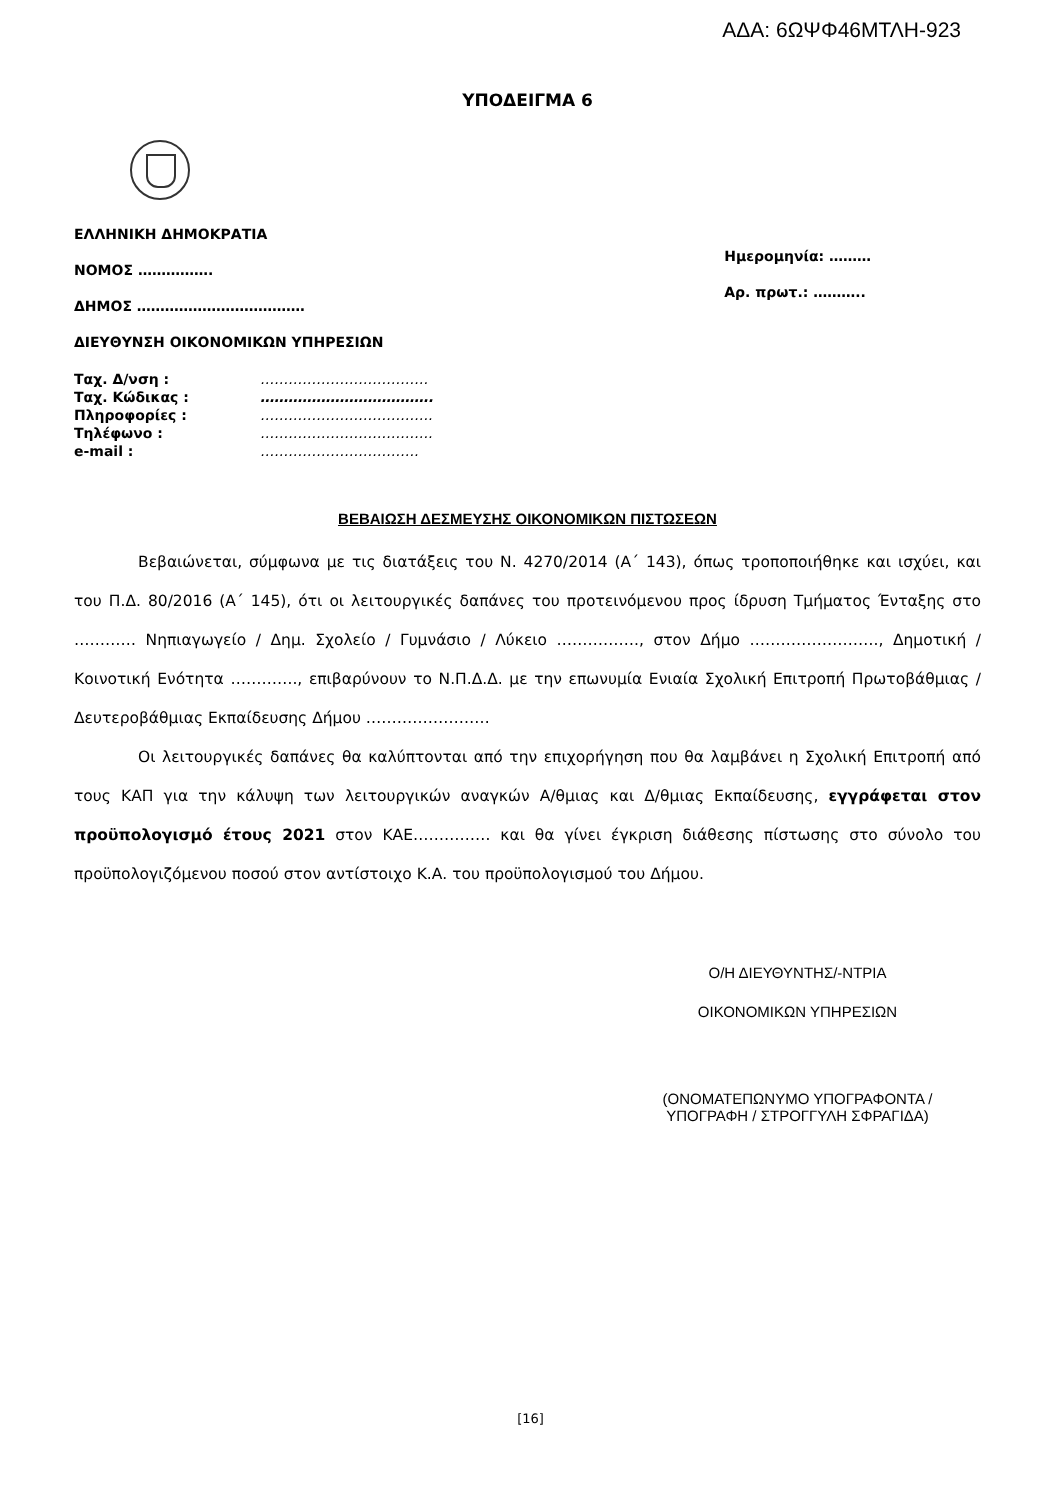ΑΔΑ: 6ΩΨΦ46ΜΤΛΗ-923
ΥΠΟΔΕΙΓΜΑ 6
ΕΛΛΗΝΙΚΗ ΔΗΜΟΚΡΑΤΙΑ
ΝΟΜΟΣ …………….
ΔΗΜΟΣ ………………………………
ΔΙΕΥΘΥΝΣΗ ΟΙΚΟΝΟΜΙΚΩΝ ΥΠΗΡΕΣΙΩΝ
Ημερομηνία: ………
Αρ. πρωτ.: ………..
| Ταχ. Δ/νση : | ……………………………… |
| Ταχ. Κώδικας : | ………………………………. |
| Πληροφορίες : | ………………………………. |
| Τηλέφωνο : | ………………………………. |
| e-mail : | ……………………………. |
ΒΕΒΑΙΩΣΗ ΔΕΣΜΕΥΣΗΣ ΟΙΚΟΝΟΜΙΚΩΝ ΠΙΣΤΩΣΕΩΝ
Βεβαιώνεται, σύμφωνα με τις διατάξεις του Ν. 4270/2014 (Α΄ 143), όπως τροποποιήθηκε και ισχύει, και του Π.Δ. 80/2016 (Α΄ 145), ότι οι λειτουργικές δαπάνες του προτεινόμενου προς ίδρυση Τμήματος Ένταξης στο ………… Νηπιαγωγείο / Δημ. Σχολείο / Γυμνάσιο / Λύκειο ……………., στον Δήμο ……………………., Δημοτική / Κοινοτική Ενότητα …………., επιβαρύνουν το Ν.Π.Δ.Δ. με την επωνυμία Ενιαία Σχολική Επιτροπή Πρωτοβάθμιας / Δευτεροβάθμιας Εκπαίδευσης Δήμου ……………………
Οι λειτουργικές δαπάνες θα καλύπτονται από την επιχορήγηση που θα λαμβάνει η Σχολική Επιτροπή από τους ΚΑΠ για την κάλυψη των λειτουργικών αναγκών Α/θμιας και Δ/θμιας Εκπαίδευσης, εγγράφεται στον προϋπολογισμό έτους 2021 στον ΚΑΕ…………… και θα γίνει έγκριση διάθεσης πίστωσης στο σύνολο του προϋπολογιζόμενου ποσού στον αντίστοιχο Κ.Α. του προϋπολογισμού του Δήμου.
Ο/Η ΔΙΕΥΘΥΝΤΗΣ/-ΝΤΡΙΑ
ΟΙΚΟΝΟΜΙΚΩΝ ΥΠΗΡΕΣΙΩΝ
(ΟΝΟΜΑΤΕΠΩΝΥΜΟ ΥΠΟΓΡΑΦΟΝΤΑ /
ΥΠΟΓΡΑΦΗ / ΣΤΡΟΓΓΥΛΗ ΣΦΡΑΓΙΔΑ)
[16]